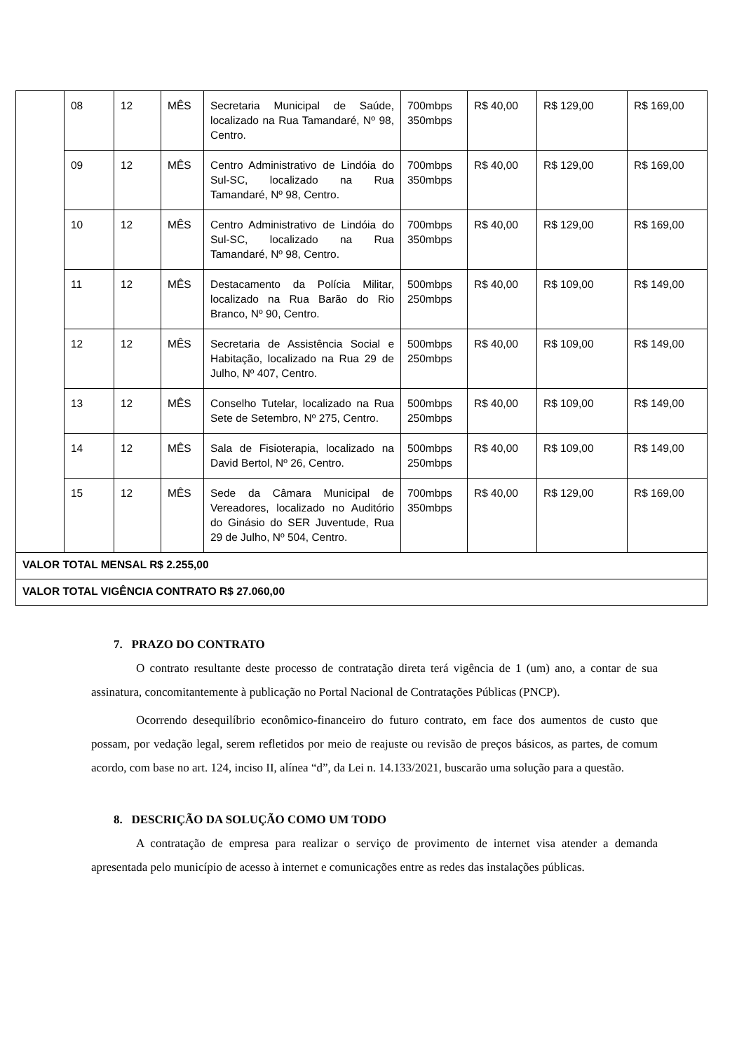| | 08 | 12 | MÊS | Secretaria Municipal de Saúde, localizado na Rua Tamandaré, Nº 98, Centro. | 700mbps 350mbps | R$ 40,00 | R$ 129,00 | R$ 169,00 |
| | 09 | 12 | MÊS | Centro Administrativo de Lindóia do Sul-SC, localizado na Rua Tamandaré, Nº 98, Centro. | 700mbps 350mbps | R$ 40,00 | R$ 129,00 | R$ 169,00 |
| | 10 | 12 | MÊS | Centro Administrativo de Lindóia do Sul-SC, localizado na Rua Tamandaré, Nº 98, Centro. | 700mbps 350mbps | R$ 40,00 | R$ 129,00 | R$ 169,00 |
| | 11 | 12 | MÊS | Destacamento da Polícia Militar, localizado na Rua Barão do Rio Branco, Nº 90, Centro. | 500mbps 250mbps | R$ 40,00 | R$ 109,00 | R$ 149,00 |
| | 12 | 12 | MÊS | Secretaria de Assistência Social e Habitação, localizado na Rua 29 de Julho, Nº 407, Centro. | 500mbps 250mbps | R$ 40,00 | R$ 109,00 | R$ 149,00 |
| | 13 | 12 | MÊS | Conselho Tutelar, localizado na Rua Sete de Setembro, Nº 275, Centro. | 500mbps 250mbps | R$ 40,00 | R$ 109,00 | R$ 149,00 |
| | 14 | 12 | MÊS | Sala de Fisioterapia, localizado na David Bertol, Nº 26, Centro. | 500mbps 250mbps | R$ 40,00 | R$ 109,00 | R$ 149,00 |
| | 15 | 12 | MÊS | Sede da Câmara Municipal de Vereadores, localizado no Auditório do Ginásio do SER Juventude, Rua 29 de Julho, Nº 504, Centro. | 700mbps 350mbps | R$ 40,00 | R$ 129,00 | R$ 169,00 |
| VALOR TOTAL MENSAL R$ 2.255,00 | | | | | | | | |
| VALOR TOTAL VIGÊNCIA CONTRATO R$ 27.060,00 | | | | | | | | |
7. PRAZO DO CONTRATO
O contrato resultante deste processo de contratação direta terá vigência de 1 (um) ano, a contar de sua assinatura, concomitantemente à publicação no Portal Nacional de Contratações Públicas (PNCP).
Ocorrendo desequilíbrio econômico-financeiro do futuro contrato, em face dos aumentos de custo que possam, por vedação legal, serem refletidos por meio de reajuste ou revisão de preços básicos, as partes, de comum acordo, com base no art. 124, inciso II, alínea “d”, da Lei n. 14.133/2021, buscarão uma solução para a questão.
8. DESCRIÇÃO DA SOLUÇÃO COMO UM TODO
A contratação de empresa para realizar o serviço de provimento de internet visa atender a demanda apresentada pelo município de acesso à internet e comunicações entre as redes das instalações públicas.